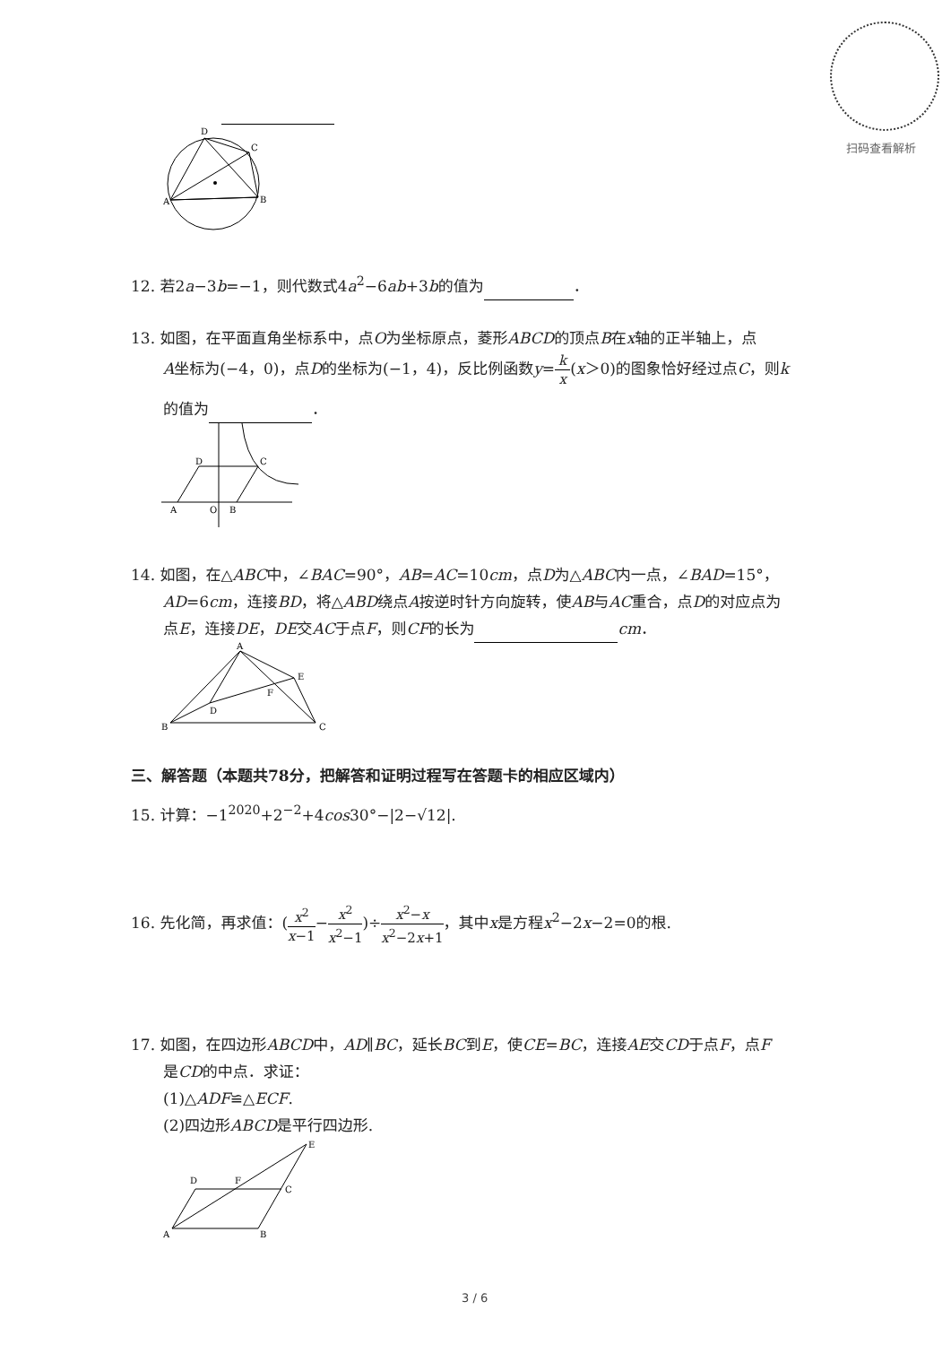扫码查看解析
D
C
A
B
12. 若2a−3b=−1，则代数式4a<sup>2</sup>−6ab+3b的值为 ．
13. 如图，在平面直角坐标系中，点O为坐标原点，菱形ABCD的顶点B在x轴的正半轴上，点
A坐标为(−4，0)，点D的坐标为(−1，4)，反比例函数y=k x(x＞0)的图象恰好经过点C，则k
的值为 ．
D
C
A
O
B
14. 如图，在△ABC中，∠BAC=90°，AB=AC=10cm，点D为△ABC内一点，∠BAD=15°，
AD=6cm，连接BD，将△ABD绕点A按逆时针方向旋转，使AB与AC重合，点D的对应点为
点E，连接DE，DE交AC于点F，则CF的长为 cm．
A
E
B
C
D
F
三、解答题（本题共78分，把解答和证明过程写在答题卡的相应区域内）
15. 计算：−1<sup>2020</sup>+2<sup>−2</sup>+4cos30°−|2−√12|.
16. 先化简，再求值：(x<sup>2</sup> x−1−x<sup>2</sup> x<sup>2</sup>−1)÷x<sup>2</sup>−x x<sup>2</sup>−2x+1，其中x是方程x<sup>2</sup>−2x−2=0的根.
17. 如图，在四边形ABCD中，AD∥BC，延长BC到E，使CE=BC，连接AE交CD于点F，点F
是CD的中点．求证：
(1)△ADF≌△ECF.
(2)四边形ABCD是平行四边形.
E
D
F
C
A
B
3 / 6